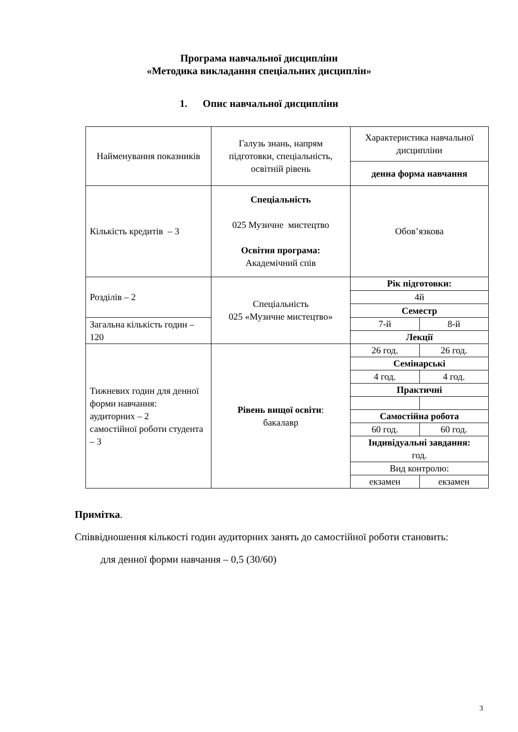Програма навчальної дисципліни
«Методика викладання спеціальних дисциплін»
1. Опис навчальної дисципліни
| Найменування показників | Галузь знань, напрям підготовки, спеціальність, освітній рівень | Характеристика навчальної дисципліни | |
| | | денна форма навчання | |
| Кількість кредитів – 3 | Спеціальність 025 Музичне мистецтво Освітня програма: Академічний спів | Обов’язкова | |
| Розділів – 2 | Спеціальність 025 «Музичне мистецтво» | Рік підготовки: | |
| | | 4й | |
| | | Семестр | |
| Загальна кількість годин – 120 | | 7-й | 8-й |
| | | Лекції | |
| Тижневих годин для денної форми навчання: аудиторних – 2 самостійної роботи студента – 3 | Рівень вищої освіти : бакалавр | 26 год. | 26 год. |
| | | Семінарські | |
| | | 4 год. | 4 год. |
| | | Практичні | |
| | | Самостійна робота | |
| | | 60 год. | 60 год. |
| | | Індивідуальні завдання: год. | |
| | | Вид контролю: | |
| | | екзамен | екзамен |
Примітка.
Співвідношення кількості годин аудиторних занять до самостійної роботи становить:
для денної форми навчання – 0,5 (30/60)
3